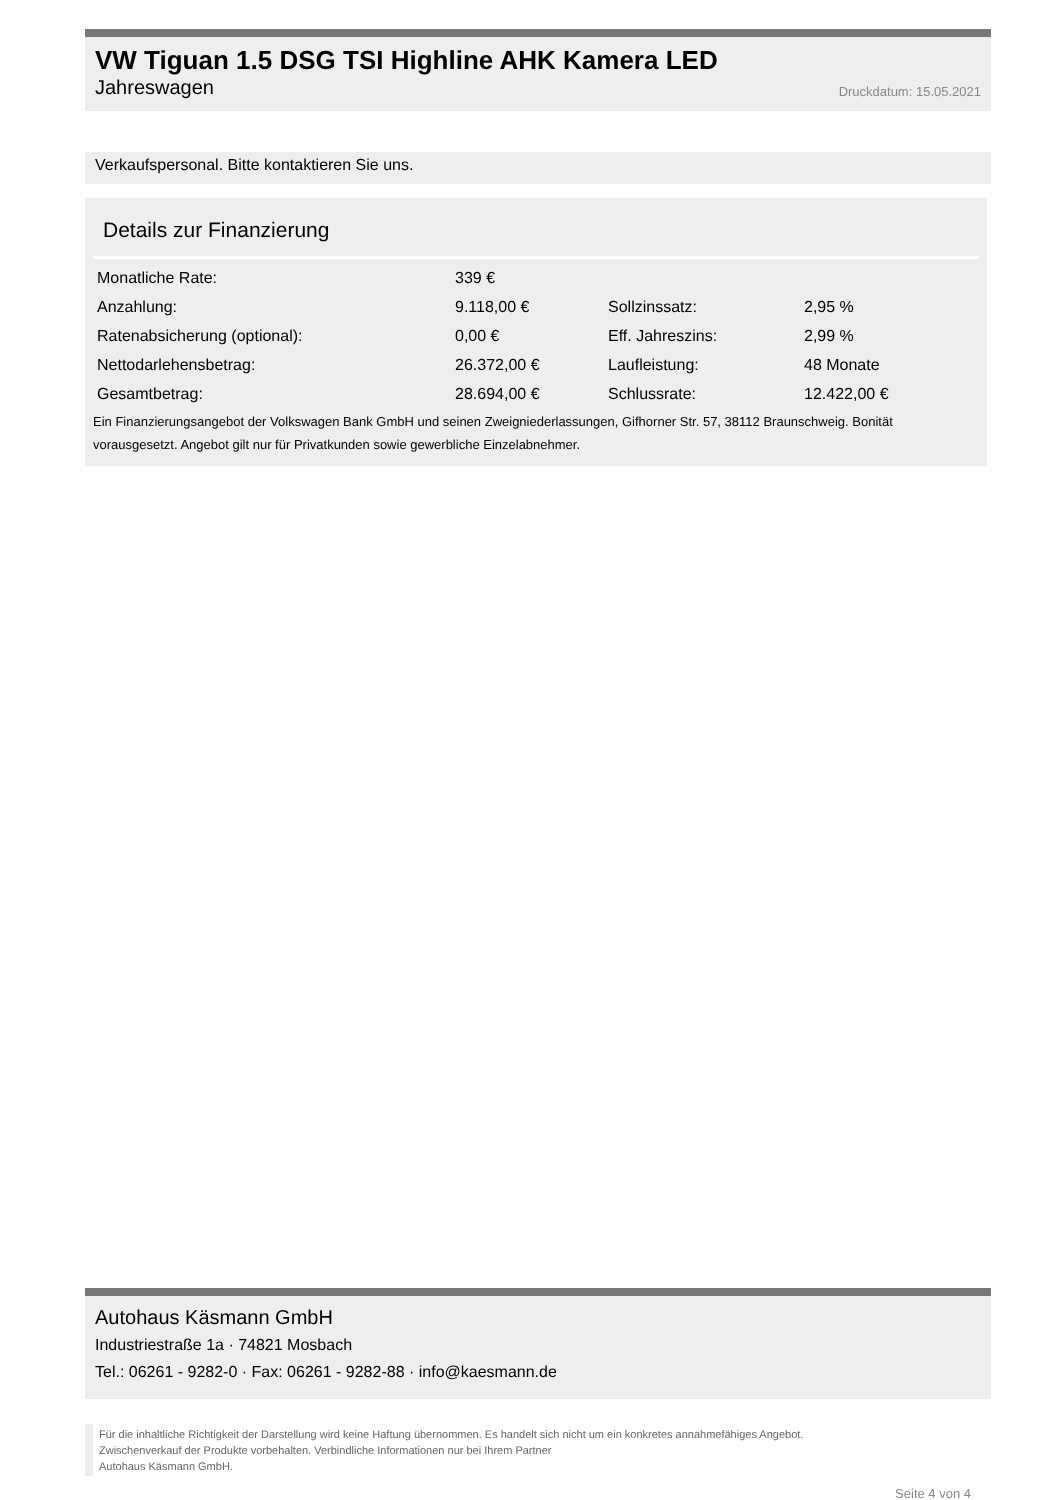VW Tiguan 1.5 DSG TSI Highline AHK Kamera LED
Jahreswagen Druckdatum: 15.05.2021
Verkaufspersonal. Bitte kontaktieren Sie uns.
Details zur Finanzierung
| Monatliche Rate: | 339 € | | |
| Anzahlung: | 9.118,00 € | Sollzinssatz: | 2,95 % |
| Ratenabsicherung (optional): | 0,00 € | Eff. Jahreszins: | 2,99 % |
| Nettodarlehensbetrag: | 26.372,00 € | Laufleistung: | 48 Monate |
| Gesamtbetrag: | 28.694,00 € | Schlussrate: | 12.422,00 € |
Ein Finanzierungsangebot der Volkswagen Bank GmbH und seinen Zweigniederlassungen, Gifhorner Str. 57, 38112 Braunschweig. Bonität vorausgesetzt. Angebot gilt nur für Privatkunden sowie gewerbliche Einzelabnehmer.
Autohaus Käsmann GmbH
Industriestraße 1a · 74821 Mosbach
Tel.: 06261 - 9282-0 · Fax: 06261 - 9282-88 · info@kaesmann.de
Für die inhaltliche Richtigkeit der Darstellung wird keine Haftung übernommen. Es handelt sich nicht um ein konkretes annahmefähiges Angebot.
Zwischenverkauf der Produkte vorbehalten. Verbindliche Informationen nur bei Ihrem Partner
Autohaus Käsmann GmbH.
Seite 4 von 4